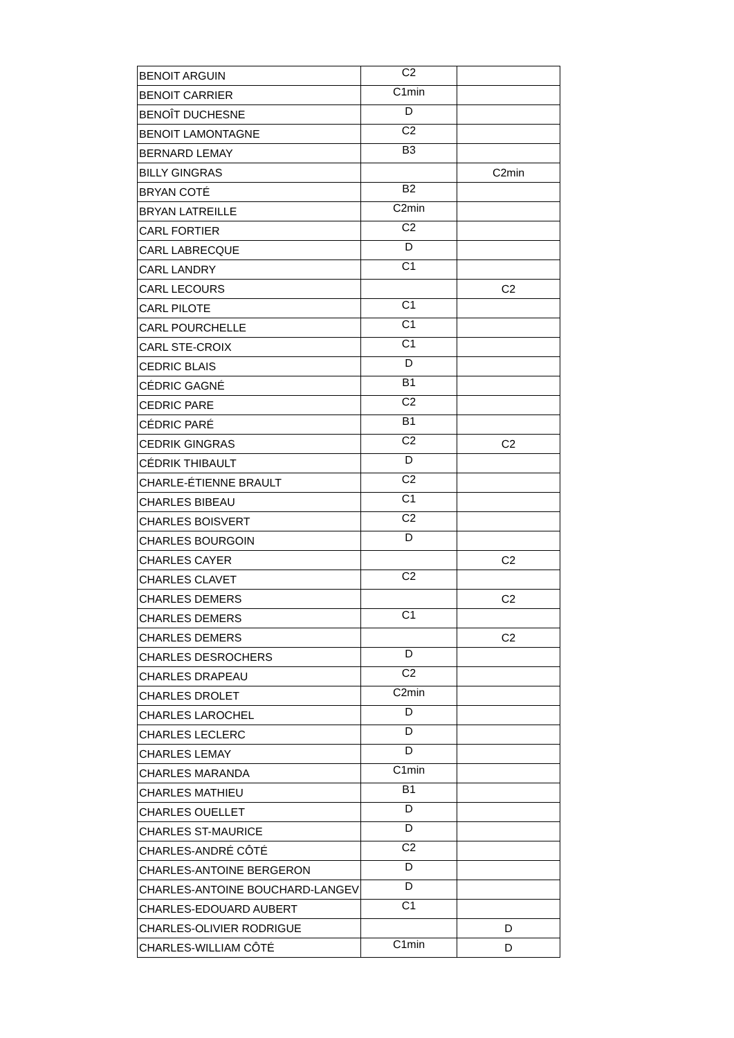| BENOIT ARGUIN | C2 | |
| BENOIT CARRIER | C1min | |
| BENOÎT DUCHESNE | D | |
| BENOIT LAMONTAGNE | C2 | |
| BERNARD LEMAY | B3 | |
| BILLY GINGRAS | | C2min |
| BRYAN COTÉ | B2 | |
| BRYAN LATREILLE | C2min | |
| CARL FORTIER | C2 | |
| CARL LABRECQUE | D | |
| CARL LANDRY | C1 | |
| CARL LECOURS | | C2 |
| CARL PILOTE | C1 | |
| CARL POURCHELLE | C1 | |
| CARL STE-CROIX | C1 | |
| CEDRIC BLAIS | D | |
| CÉDRIC GAGNÉ | B1 | |
| CEDRIC PARE | C2 | |
| CÉDRIC PARÉ | B1 | |
| CEDRIK GINGRAS | C2 | C2 |
| CÉDRIK THIBAULT | D | |
| CHARLE-ÉTIENNE BRAULT | C2 | |
| CHARLES BIBEAU | C1 | |
| CHARLES BOISVERT | C2 | |
| CHARLES BOURGOIN | D | |
| CHARLES CAYER | | C2 |
| CHARLES CLAVET | C2 | |
| CHARLES DEMERS | | C2 |
| CHARLES DEMERS | C1 | |
| CHARLES DEMERS | | C2 |
| CHARLES DESROCHERS | D | |
| CHARLES DRAPEAU | C2 | |
| CHARLES DROLET | C2min | |
| CHARLES LAROCHEL | D | |
| CHARLES LECLERC | D | |
| CHARLES LEMAY | D | |
| CHARLES MARANDA | C1min | |
| CHARLES MATHIEU | B1 | |
| CHARLES OUELLET | D | |
| CHARLES ST-MAURICE | D | |
| CHARLES-ANDRÉ CÔTÉ | C2 | |
| CHARLES-ANTOINE BERGERON | D | |
| CHARLES-ANTOINE BOUCHARD-LANGEV | D | |
| CHARLES-EDOUARD AUBERT | C1 | |
| CHARLES-OLIVIER RODRIGUE | | D |
| CHARLES-WILLIAM CÔTÉ | C1min | D |